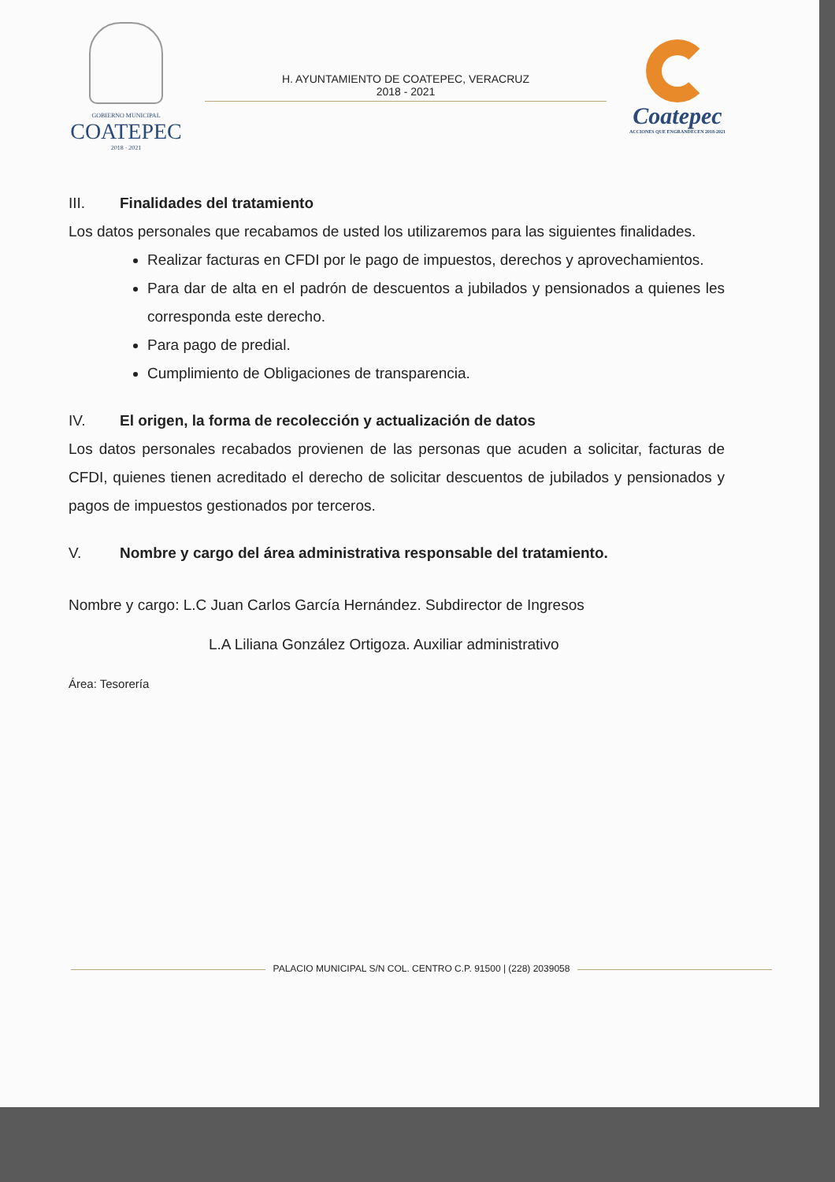GOBIERNO MUNICIPAL
COATEPEC
2018 · 2021
H. AYUNTAMIENTO DE COATEPEC, VERACRUZ
2018 - 2021
Coatepec
ACCIONES QUE ENGRANDECEN 2018-2021
III. Finalidades del tratamiento
Los datos personales que recabamos de usted los utilizaremos para las siguientes finalidades.
Realizar facturas en CFDI por le pago de impuestos, derechos y aprovechamientos.
Para dar de alta en el padrón de descuentos a jubilados y pensionados a quienes les corresponda este derecho.
Para pago de predial.
Cumplimiento de Obligaciones de transparencia.
IV. El origen, la forma de recolección y actualización de datos
Los datos personales recabados provienen de las personas que acuden a solicitar, facturas de CFDI, quienes tienen acreditado el derecho de solicitar descuentos de jubilados y pensionados y pagos de impuestos gestionados por terceros.
V. Nombre y cargo del área administrativa responsable del tratamiento.
Nombre y cargo: L.C Juan Carlos García Hernández. Subdirector de Ingresos
L.A Liliana González Ortigoza. Auxiliar administrativo
Área: Tesorería
PALACIO MUNICIPAL S/N COL. CENTRO C.P. 91500 | (228) 2039058